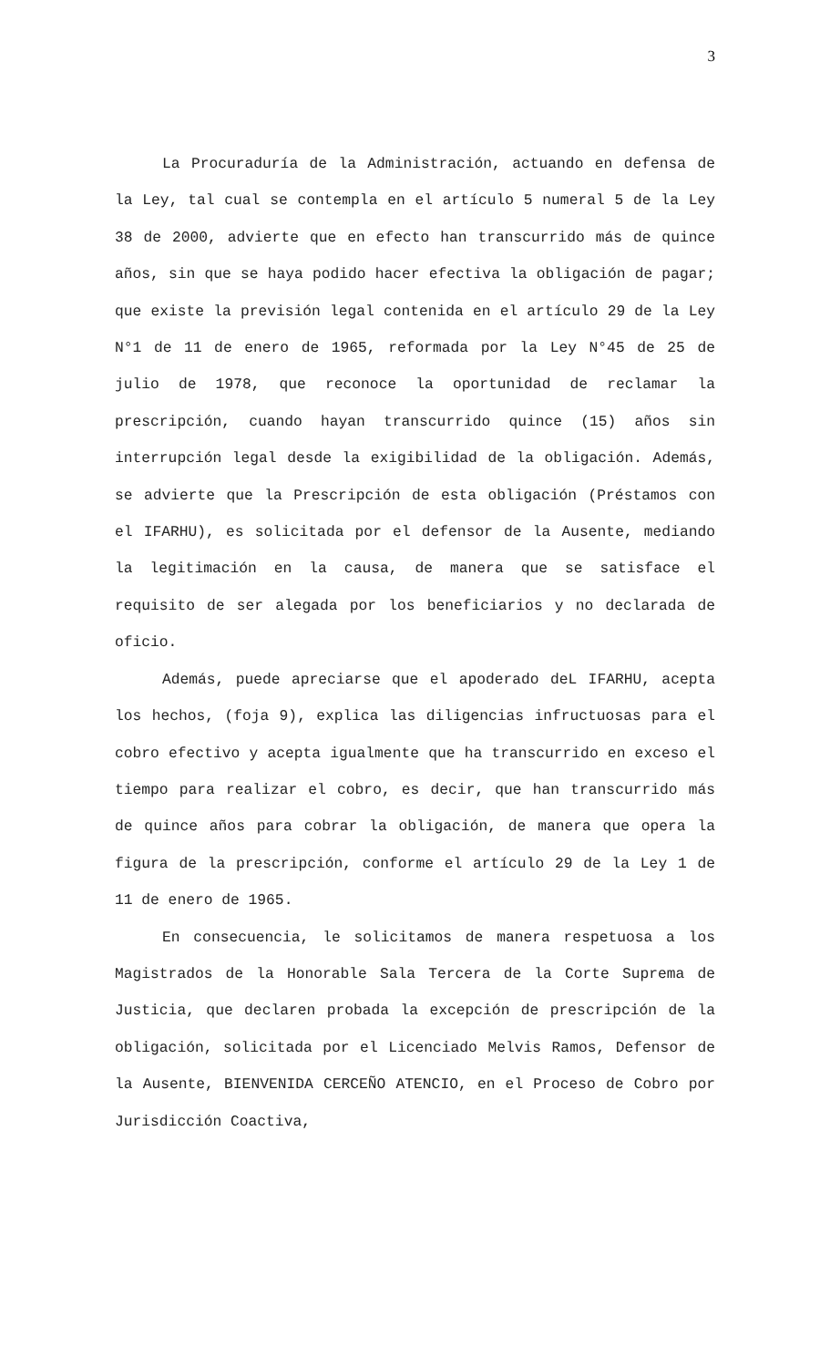3
La Procuraduría de la Administración, actuando en defensa de la Ley, tal cual se contempla en el artículo 5 numeral 5 de la Ley 38 de 2000, advierte que en efecto han transcurrido más de quince años, sin que se haya podido hacer efectiva la obligación de pagar; que existe la previsión legal contenida en el artículo 29 de la Ley N°1 de 11 de enero de 1965, reformada por la Ley N°45 de 25 de julio de 1978, que reconoce la oportunidad de reclamar la prescripción, cuando hayan transcurrido quince (15) años sin interrupción legal desde la exigibilidad de la obligación. Además, se advierte que la Prescripción de esta obligación (Préstamos con el IFARHU), es solicitada por el defensor de la Ausente, mediando la legitimación en la causa, de manera que se satisface el requisito de ser alegada por los beneficiarios y no declarada de oficio.
Además, puede apreciarse que el apoderado deL IFARHU, acepta los hechos, (foja 9), explica las diligencias infructuosas para el cobro efectivo y acepta igualmente que ha transcurrido en exceso el tiempo para realizar el cobro, es decir, que han transcurrido más de quince años para cobrar la obligación, de manera que opera la figura de la prescripción, conforme el artículo 29 de la Ley 1 de 11 de enero de 1965.
En consecuencia, le solicitamos de manera respetuosa a los Magistrados de la Honorable Sala Tercera de la Corte Suprema de Justicia, que declaren probada la excepción de prescripción de la obligación, solicitada por el Licenciado Melvis Ramos, Defensor de la Ausente, BIENVENIDA CERCEÑO ATENCIO, en el Proceso de Cobro por Jurisdicción Coactiva,